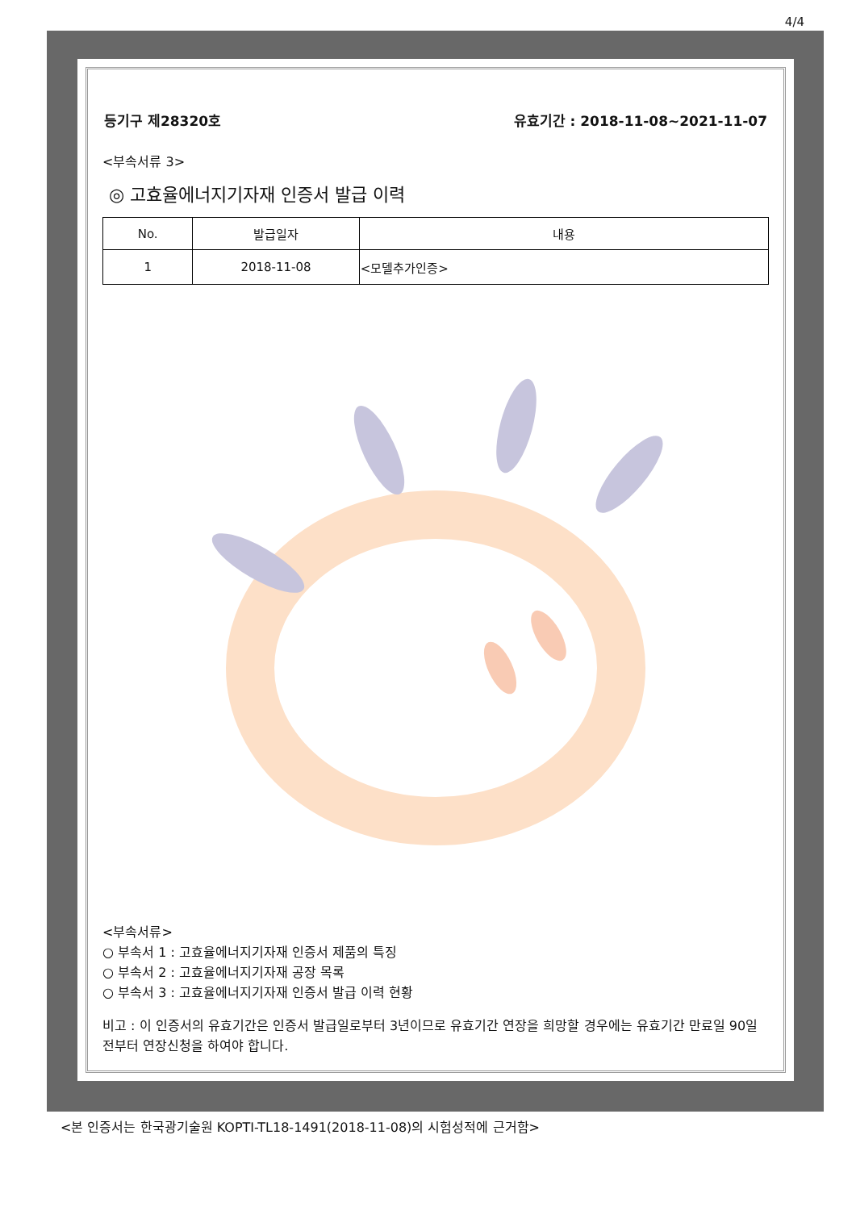4/4
등기구 제28320호 유효기간 : 2018-11-08~2021-11-07
<부속서류 3>
◎ 고효율에너지기자재 인증서 발급 이력
| No. | 발급일자 | 내용 |
| --- | --- | --- |
| 1 | 2018-11-08 | <모델추가인증> |
<부속서류>
○ 부속서 1 : 고효율에너지기자재 인증서 제품의 특징
○ 부속서 2 : 고효율에너지기자재 공장 목록
○ 부속서 3 : 고효율에너지기자재 인증서 발급 이력 현황
비고 : 이 인증서의 유효기간은 인증서 발급일로부터 3년이므로 유효기간 연장을 희망할 경우에는 유효기간 만료일 90일전부터 연장신청을 하여야 합니다.
<본 인증서는 한국광기술원 KOPTI-TL18-1491(2018-11-08)의 시험성적에 근거함>